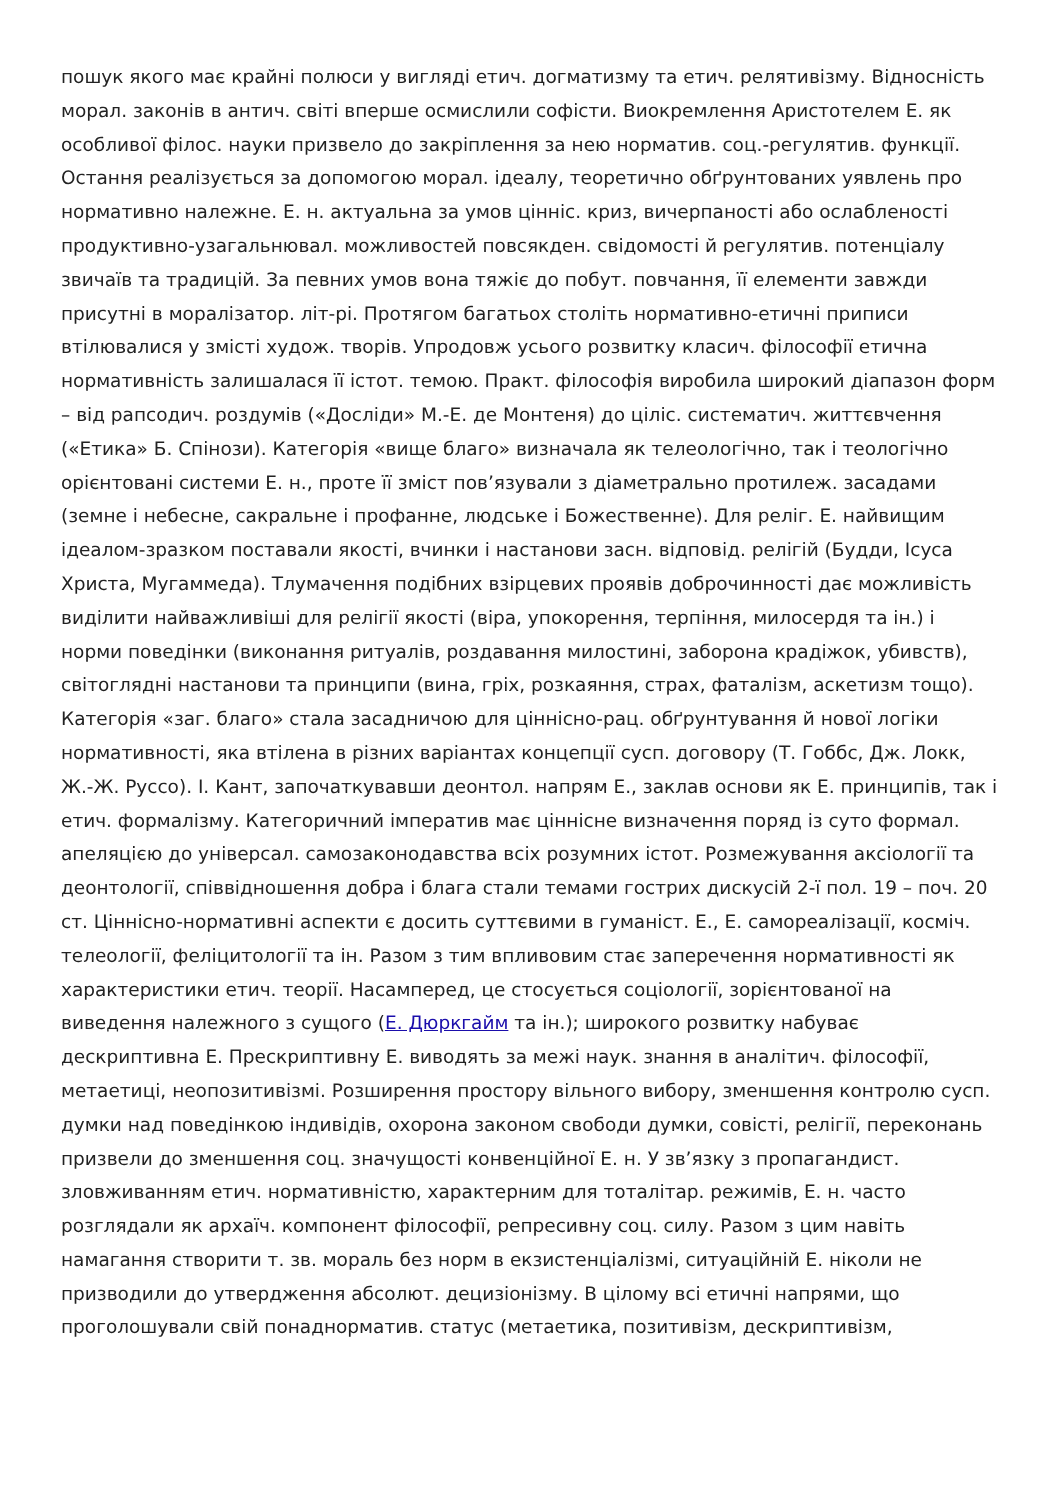пошук якого має крайні полюси у вигляді етич. догматизму та етич. релятивізму. Відносність морал. законів в антич. світі вперше осмислили софісти. Виокремлення Аристотелем Е. як особливої філос. науки призвело до закріплення за нею норматив. соц.-регулятив. функції. Остання реалізується за допомогою морал. ідеалу, теоретично обґрунтованих уявлень про нормативно належне. Е. н. актуальна за умов цінніс. криз, вичерпаності або ослабленості продуктивно-узагальнювал. можливостей повсякден. свідомості й регулятив. потенціалу звичаїв та традицій. За певних умов вона тяжіє до побут. повчання, її елементи завжди присутні в моралізатор. літ-рі. Протягом багатьох століть нормативно-етичні приписи втілювалися у змісті худож. творів. Упродовж усього розвитку класич. філософії етична нормативність залишалася її істот. темою. Практ. філософія виробила широкий діапазон форм – від рапсодич. роздумів («Досліди» М.-Е. де Монтеня) до ціліс. систематич. життєвчення («Етика» Б. Спінози). Категорія «вище благо» визначала як телеологічно, так і теологічно орієнтовані системи Е. н., проте її зміст пов’язували з діаметрально протилеж. засадами (земне і небесне, сакральне і профанне, людське і Божественне). Для реліг. Е. найвищим ідеалом-зразком поставали якості, вчинки і настанови засн. відповід. релігій (Будди, Ісуса Христа, Мугаммеда). Тлумачення подібних взірцевих проявів доброчинності дає можливість виділити найважливіші для релігії якості (віра, упокорення, терпіння, милосердя та ін.) і норми поведінки (виконання ритуалів, роздавання милостині, заборона крадіжок, убивств), світоглядні настанови та принципи (вина, гріх, розкаяння, страх, фаталізм, аскетизм тощо). Категорія «заг. благо» стала засадничою для ціннісно-рац. обґрунтування й нової логіки нормативності, яка втілена в різних варіантах концепції сусп. договору (Т. Гоббс, Дж. Локк, Ж.-Ж. Руссо). І. Кант, започаткувавши деонтол. напрям Е., заклав основи як Е. принципів, так і етич. формалізму. Категоричний імператив має ціннісне визначення поряд із суто формал. апеляцією до універсал. самозаконодавства всіх розумних істот. Розмежування аксіології та деонтології, співвідношення добра і блага стали темами гострих дискусій 2-ї пол. 19 – поч. 20 ст. Ціннісно-нормативні аспекти є досить суттєвими в гуманіст. Е., Е. самореалізації, косміч. телеології, феліцитології та ін. Разом з тим впливовим стає заперечення нормативності як характеристики етич. теорії. Насамперед, це стосується соціології, зорієнтованої на виведення належного з сущого (Е. Дюркгайм та ін.); широкого розвитку набуває дескриптивна Е. Прескриптивну Е. виводять за межі наук. знання в аналітич. філософії, метаетиці, неопозитивізмі. Розширення простору вільного вибору, зменшення контролю сусп. думки над поведінкою індивідів, охорона законом свободи думки, совісті, релігії, переконань призвели до зменшення соц. значущості конвенційної Е. н. У зв’язку з пропагандист. зловживанням етич. нормативністю, характерним для тоталітар. режимів, Е. н. часто розглядали як архаїч. компонент філософії, репресивну соц. силу. Разом з цим навіть намагання створити т. зв. мораль без норм в екзистенціалізмі, ситуаційній Е. ніколи не призводили до утвердження абсолют. децизіонізму. В цілому всі етичні напрями, що проголошували свій понаднорматив. статус (метаетика, позитивізм, дескриптивізм,